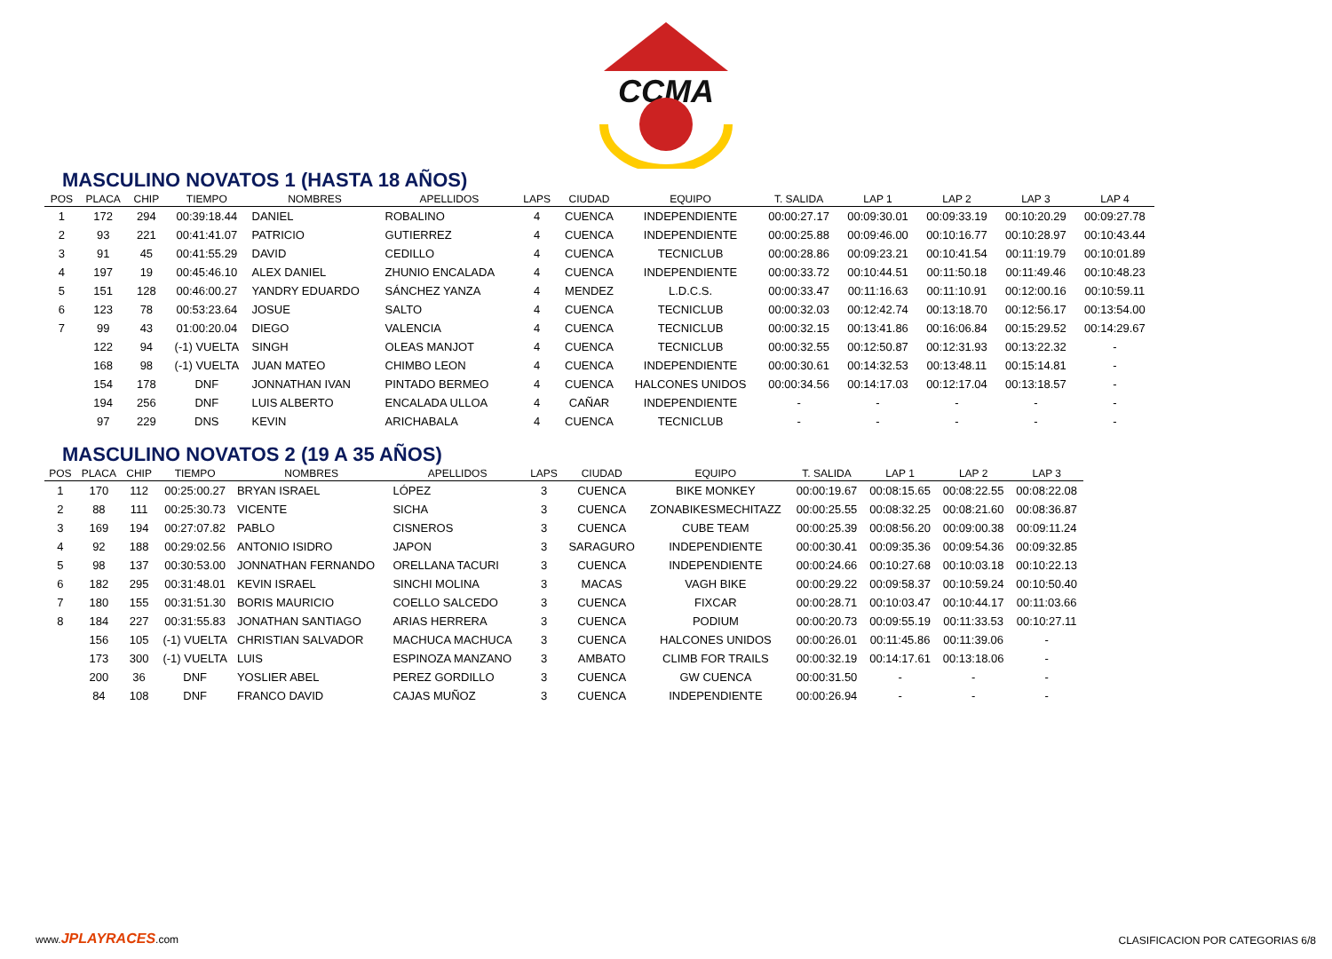CCMA
MASCULINO NOVATOS 1 (HASTA 18 AÑOS)
| POS | PLACA | CHIP | TIEMPO | NOMBRES | APELLIDOS | LAPS | CIUDAD | EQUIPO | T. SALIDA | LAP 1 | LAP 2 | LAP 3 | LAP 4 |
| --- | --- | --- | --- | --- | --- | --- | --- | --- | --- | --- | --- | --- | --- |
| 1 | 172 | 294 | 00:39:18.44 | DANIEL | ROBALINO | 4 | CUENCA | INDEPENDIENTE | 00:00:27.17 | 00:09:30.01 | 00:09:33.19 | 00:10:20.29 | 00:09:27.78 |
| 2 | 93 | 221 | 00:41:41.07 | PATRICIO | GUTIERREZ | 4 | CUENCA | INDEPENDIENTE | 00:00:25.88 | 00:09:46.00 | 00:10:16.77 | 00:10:28.97 | 00:10:43.44 |
| 3 | 91 | 45 | 00:41:55.29 | DAVID | CEDILLO | 4 | CUENCA | TECNICLUB | 00:00:28.86 | 00:09:23.21 | 00:10:41.54 | 00:11:19.79 | 00:10:01.89 |
| 4 | 197 | 19 | 00:45:46.10 | ALEX DANIEL | ZHUNIO ENCALADA | 4 | CUENCA | INDEPENDIENTE | 00:00:33.72 | 00:10:44.51 | 00:11:50.18 | 00:11:49.46 | 00:10:48.23 |
| 5 | 151 | 128 | 00:46:00.27 | YANDRY EDUARDO | SÁNCHEZ YANZA | 4 | MENDEZ | L.D.C.S. | 00:00:33.47 | 00:11:16.63 | 00:11:10.91 | 00:12:00.16 | 00:10:59.11 |
| 6 | 123 | 78 | 00:53:23.64 | JOSUE | SALTO | 4 | CUENCA | TECNICLUB | 00:00:32.03 | 00:12:42.74 | 00:13:18.70 | 00:12:56.17 | 00:13:54.00 |
| 7 | 99 | 43 | 01:00:20.04 | DIEGO | VALENCIA | 4 | CUENCA | TECNICLUB | 00:00:32.15 | 00:13:41.86 | 00:16:06.84 | 00:15:29.52 | 00:14:29.67 |
| | 122 | 94 | (-1) VUELTA | SINGH | OLEAS MANJOT | 4 | CUENCA | TECNICLUB | 00:00:32.55 | 00:12:50.87 | 00:12:31.93 | 00:13:22.32 | - |
| | 168 | 98 | (-1) VUELTA | JUAN MATEO | CHIMBO LEON | 4 | CUENCA | INDEPENDIENTE | 00:00:30.61 | 00:14:32.53 | 00:13:48.11 | 00:15:14.81 | - |
| | 154 | 178 | DNF | JONNATHAN IVAN | PINTADO BERMEO | 4 | CUENCA | HALCONES UNIDOS | 00:00:34.56 | 00:14:17.03 | 00:12:17.04 | 00:13:18.57 | - |
| | 194 | 256 | DNF | LUIS ALBERTO | ENCALADA ULLOA | 4 | CAÑAR | INDEPENDIENTE | - | - | - | - | - |
| | 97 | 229 | DNS | KEVIN | ARICHABALA | 4 | CUENCA | TECNICLUB | - | - | - | - | - |
MASCULINO NOVATOS 2 (19 A 35 AÑOS)
| POS | PLACA | CHIP | TIEMPO | NOMBRES | APELLIDOS | LAPS | CIUDAD | EQUIPO | T. SALIDA | LAP 1 | LAP 2 | LAP 3 |
| --- | --- | --- | --- | --- | --- | --- | --- | --- | --- | --- | --- | --- |
| 1 | 170 | 112 | 00:25:00.27 | BRYAN ISRAEL | LÓPEZ | 3 | CUENCA | BIKE MONKEY | 00:00:19.67 | 00:08:15.65 | 00:08:22.55 | 00:08:22.08 |
| 2 | 88 | 111 | 00:25:30.73 | VICENTE | SICHA | 3 | CUENCA | ZONABIKESMECHITAZZ | 00:00:25.55 | 00:08:32.25 | 00:08:21.60 | 00:08:36.87 |
| 3 | 169 | 194 | 00:27:07.82 | PABLO | CISNEROS | 3 | CUENCA | CUBE TEAM | 00:00:25.39 | 00:08:56.20 | 00:09:00.38 | 00:09:11.24 |
| 4 | 92 | 188 | 00:29:02.56 | ANTONIO ISIDRO | JAPON | 3 | SARAGURO | INDEPENDIENTE | 00:00:30.41 | 00:09:35.36 | 00:09:54.36 | 00:09:32.85 |
| 5 | 98 | 137 | 00:30:53.00 | JONNATHAN FERNANDO | ORELLANA TACURI | 3 | CUENCA | INDEPENDIENTE | 00:00:24.66 | 00:10:27.68 | 00:10:03.18 | 00:10:22.13 |
| 6 | 182 | 295 | 00:31:48.01 | KEVIN ISRAEL | SINCHI MOLINA | 3 | MACAS | VAGH BIKE | 00:00:29.22 | 00:09:58.37 | 00:10:59.24 | 00:10:50.40 |
| 7 | 180 | 155 | 00:31:51.30 | BORIS MAURICIO | COELLO SALCEDO | 3 | CUENCA | FIXCAR | 00:00:28.71 | 00:10:03.47 | 00:10:44.17 | 00:11:03.66 |
| 8 | 184 | 227 | 00:31:55.83 | JONATHAN SANTIAGO | ARIAS HERRERA | 3 | CUENCA | PODIUM | 00:00:20.73 | 00:09:55.19 | 00:11:33.53 | 00:10:27.11 |
| | 156 | 105 | (-1) VUELTA | CHRISTIAN SALVADOR | MACHUCA MACHUCA | 3 | CUENCA | HALCONES UNIDOS | 00:00:26.01 | 00:11:45.86 | 00:11:39.06 | - |
| | 173 | 300 | (-1) VUELTA | LUIS | ESPINOZA MANZANO | 3 | AMBATO | CLIMB FOR TRAILS | 00:00:32.19 | 00:14:17.61 | 00:13:18.06 | - |
| | 200 | 36 | DNF | YOSLIER ABEL | PEREZ GORDILLO | 3 | CUENCA | GW CUENCA | 00:00:31.50 | - | - | - |
| | 84 | 108 | DNF | FRANCO DAVID | CAJAS MUÑOZ | 3 | CUENCA | INDEPENDIENTE | 00:00:26.94 | - | - | - |
www.JPLAYRACES.com
CLASIFICACION POR CATEGORIAS 6/8